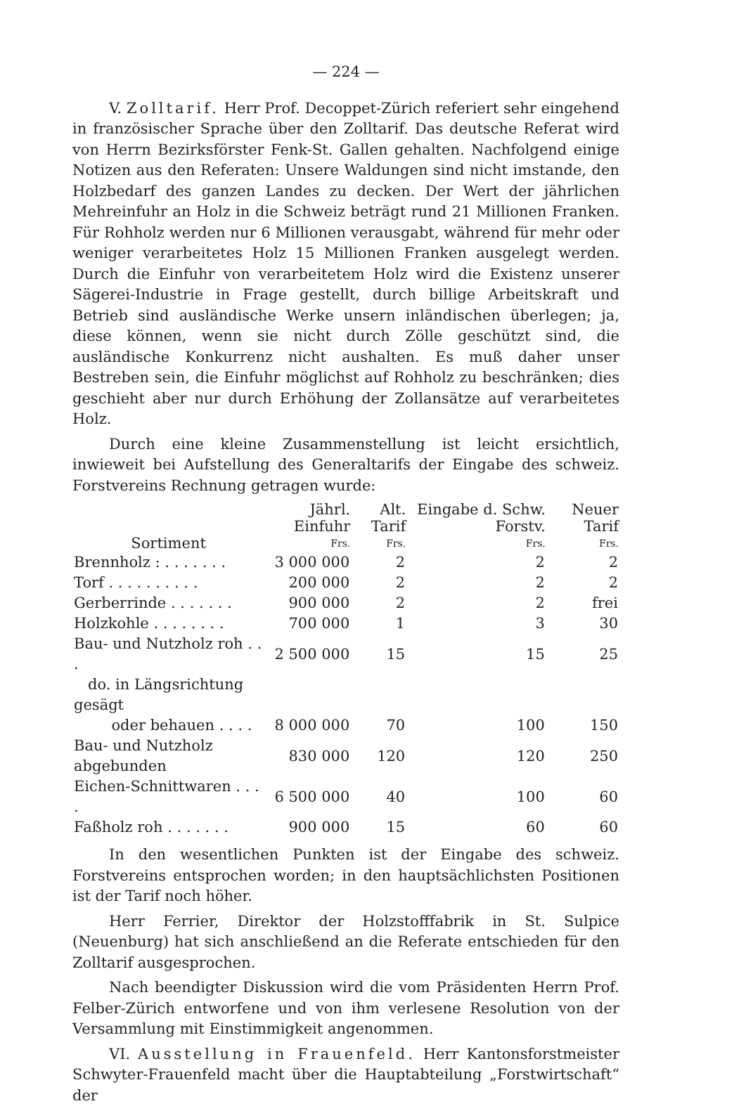— 224 —
V. Zolltarif. Herr Prof. Decoppet-Zürich referiert sehr eingehend in französischer Sprache über den Zolltarif. Das deutsche Referat wird von Herrn Bezirksförster Fenk-St. Gallen gehalten. Nachfolgend einige Notizen aus den Referaten: Unsere Waldungen sind nicht imstande, den Holzbedarf des ganzen Landes zu decken. Der Wert der jährlichen Mehreinfuhr an Holz in die Schweiz beträgt rund 21 Millionen Franken. Für Rohholz werden nur 6 Millionen verausgabt, während für mehr oder weniger verarbeitetes Holz 15 Millionen Franken ausgelegt werden. Durch die Einfuhr von verarbeitetem Holz wird die Existenz unserer Sägerei-Industrie in Frage gestellt, durch billige Arbeitskraft und Betrieb sind ausländische Werke unsern inländischen überlegen; ja, diese können, wenn sie nicht durch Zölle geschützt sind, die ausländische Konkurrenz nicht aushalten. Es muß daher unser Bestreben sein, die Einfuhr möglichst auf Rohholz zu beschränken; dies geschieht aber nur durch Erhöhung der Zollansätze auf verarbeitetes Holz.
Durch eine kleine Zusammenstellung ist leicht ersichtlich, inwieweit bei Aufstellung des Generaltarifs der Eingabe des schweiz. Forstvereins Rechnung getragen wurde:
| Sortiment | Jährl. Einfuhr Frs. | Alt. Tarif Frs. | Eingabe d. Schw. Forstv. Frs. | Neuer Tarif Frs. |
| --- | --- | --- | --- | --- |
| Brennholz : . . . . . . . | 3 000 000 | 2 | 2 | 2 |
| Torf . . . . . . . . . . | 200 000 | 2 | 2 | 2 |
| Gerberrinde . . . . . . . | 900 000 | 2 | 2 | frei |
| Holzkohle . . . . . . . . | 700 000 | 1 | 3 | 30 |
| Bau- und Nutzholz roh . . . | 2 500 000 | 15 | 15 | 25 |
| do. in Längsrichtung gesägt oder behauen . . . . | 8 000 000 | 70 | 100 | 150 |
| Bau- und Nutzholz abgebunden | 830 000 | 120 | 120 | 250 |
| Eichen-Schnittwaren . . . . | 6 500 000 | 40 | 100 | 60 |
| Faßholz roh . . . . . . . | 900 000 | 15 | 60 | 60 |
In den wesentlichen Punkten ist der Eingabe des schweiz. Forstvereins entsprochen worden; in den hauptsächlichsten Positionen ist der Tarif noch höher.
Herr Ferrier, Direktor der Holzstofffabrik in St. Sulpice (Neuenburg) hat sich anschließend an die Referate entschieden für den Zolltarif ausgesprochen.
Nach beendigter Diskussion wird die vom Präsidenten Herrn Prof. Felber-Zürich entworfene und von ihm verlesene Resolution von der Versammlung mit Einstimmigkeit angenommen.
VI. Ausstellung in Frauenfeld. Herr Kantonsforstmeister Schwyter-Frauenfeld macht über die Hauptabteilung „Forstwirtschaft“ der